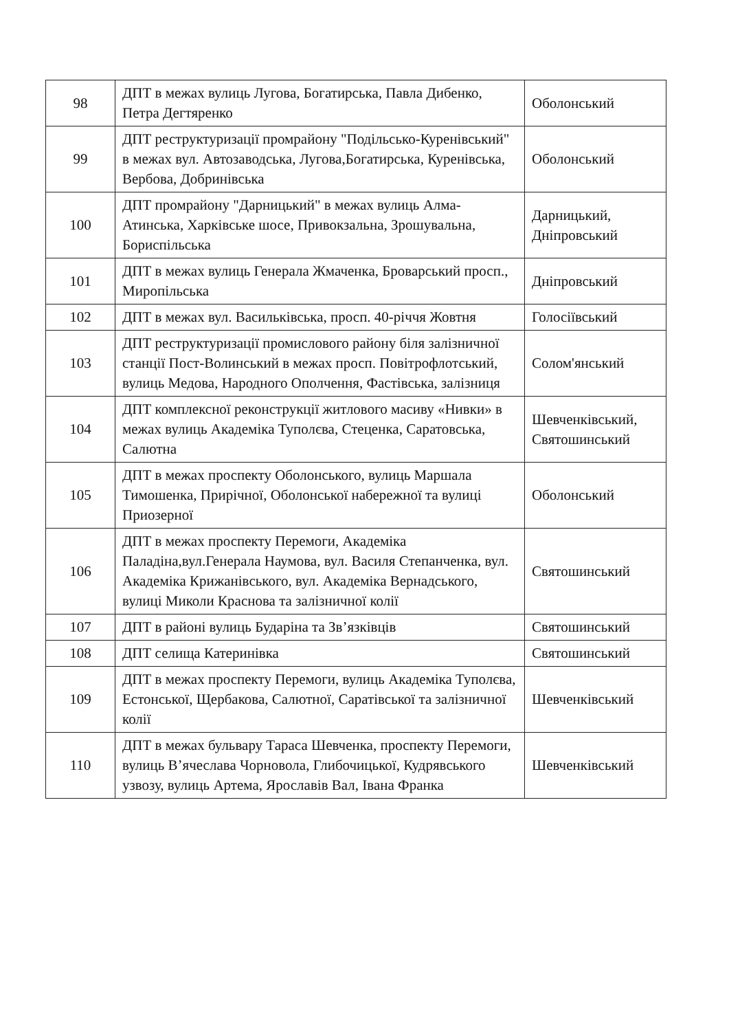| 98 | ДПТ в межах вулиць Лугова, Богатирська, Павла Дибенко, Петра Дегтяренко | Оболонський |
| 99 | ДПТ реструктуризації промрайону "Подільсько-Куренівський" в межах вул. Автозаводська, Лугова,Богатирська, Куренівська, Вербова, Добринівська | Оболонський |
| 100 | ДПТ промрайону "Дарницький" в межах вулиць Алма-Атинська, Харківське шосе, Привокзальна, Зрошувальна, Бориспільська | Дарницький, Дніпровський |
| 101 | ДПТ в межах вулиць Генерала Жмаченка, Броварський просп., Миропільська | Дніпровський |
| 102 | ДПТ в межах вул. Васильківська, просп. 40-річчя Жовтня | Голосіївський |
| 103 | ДПТ реструктуризації промислового району біля залізничної станції Пост-Волинський в межах просп. Повітрофлотський, вулиць Медова, Народного Ополчення, Фастівська, залізниця | Солом'янський |
| 104 | ДПТ комплексної реконструкції житлового масиву «Нивки» в межах вулиць Академіка Туполєва, Стеценка, Саратовська, Салютна | Шевченківський, Святошинський |
| 105 | ДПТ в межах проспекту Оболонського, вулиць Маршала Тимошенка, Прирічної, Оболонської набережної та вулиці Приозерної | Оболонський |
| 106 | ДПТ в межах проспекту Перемоги, Академіка Паладіна,вул.Генерала Наумова, вул. Василя Степанченка, вул. Академіка Крижанівського, вул. Академіка Вернадського, вулиці Миколи Краснова та залізничної колії | Святошинський |
| 107 | ДПТ в районі вулиць Бударіна та Зв’язківців | Святошинський |
| 108 | ДПТ селища Катеринівка | Святошинський |
| 109 | ДПТ в межах проспекту Перемоги, вулиць Академіка Туполєва, Естонської, Щербакова, Салютної, Саратівської та залізничної колії | Шевченківський |
| 110 | ДПТ в межах бульвару Тараса Шевченка, проспекту Перемоги, вулиць В’ячеслава Чорновола, Глибочицької, Кудрявського узвозу, вулиць Артема, Ярославів Вал, Івана Франка | Шевченківський |